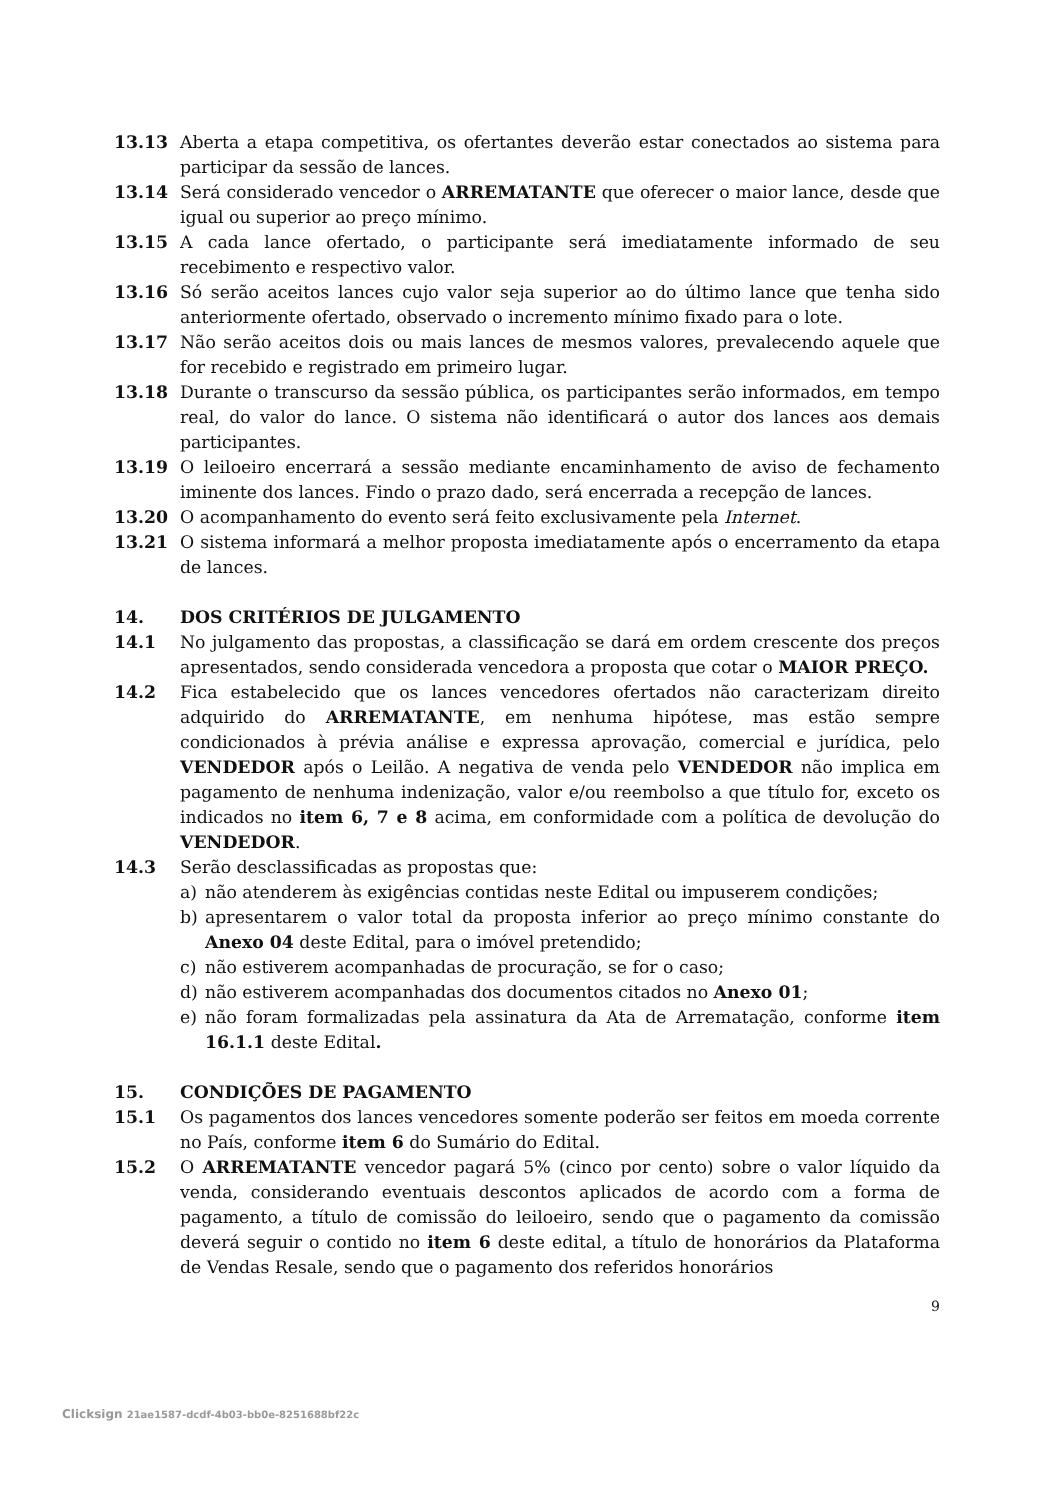13.13 Aberta a etapa competitiva, os ofertantes deverão estar conectados ao sistema para participar da sessão de lances.
13.14 Será considerado vencedor o ARREMATANTE que oferecer o maior lance, desde que igual ou superior ao preço mínimo.
13.15 A cada lance ofertado, o participante será imediatamente informado de seu recebimento e respectivo valor.
13.16 Só serão aceitos lances cujo valor seja superior ao do último lance que tenha sido anteriormente ofertado, observado o incremento mínimo fixado para o lote.
13.17 Não serão aceitos dois ou mais lances de mesmos valores, prevalecendo aquele que for recebido e registrado em primeiro lugar.
13.18 Durante o transcurso da sessão pública, os participantes serão informados, em tempo real, do valor do lance. O sistema não identificará o autor dos lances aos demais participantes.
13.19 O leiloeiro encerrará a sessão mediante encaminhamento de aviso de fechamento iminente dos lances. Findo o prazo dado, será encerrada a recepção de lances.
13.20 O acompanhamento do evento será feito exclusivamente pela Internet.
13.21 O sistema informará a melhor proposta imediatamente após o encerramento da etapa de lances.
14. DOS CRITÉRIOS DE JULGAMENTO
14.1 No julgamento das propostas, a classificação se dará em ordem crescente dos preços apresentados, sendo considerada vencedora a proposta que cotar o MAIOR PREÇO.
14.2 Fica estabelecido que os lances vencedores ofertados não caracterizam direito adquirido do ARREMATANTE, em nenhuma hipótese, mas estão sempre condicionados à prévia análise e expressa aprovação, comercial e jurídica, pelo VENDEDOR após o Leilão. A negativa de venda pelo VENDEDOR não implica em pagamento de nenhuma indenização, valor e/ou reembolso a que título for, exceto os indicados no item 6, 7 e 8 acima, em conformidade com a política de devolução do VENDEDOR.
14.3 Serão desclassificadas as propostas que:
a) não atenderem às exigências contidas neste Edital ou impuserem condições;
b) apresentarem o valor total da proposta inferior ao preço mínimo constante do Anexo 04 deste Edital, para o imóvel pretendido;
c) não estiverem acompanhadas de procuração, se for o caso;
d) não estiverem acompanhadas dos documentos citados no Anexo 01;
e) não foram formalizadas pela assinatura da Ata de Arrematação, conforme item 16.1.1 deste Edital.
15. CONDIÇÕES DE PAGAMENTO
15.1 Os pagamentos dos lances vencedores somente poderão ser feitos em moeda corrente no País, conforme item 6 do Sumário do Edital.
15.2 O ARREMATANTE vencedor pagará 5% (cinco por cento) sobre o valor líquido da venda, considerando eventuais descontos aplicados de acordo com a forma de pagamento, a título de comissão do leiloeiro, sendo que o pagamento da comissão deverá seguir o contido no item 6 deste edital, a título de honorários da Plataforma de Vendas Resale, sendo que o pagamento dos referidos honorários
9
Clicksign 21ae1587-dcdf-4b03-bb0e-8251688bf22c